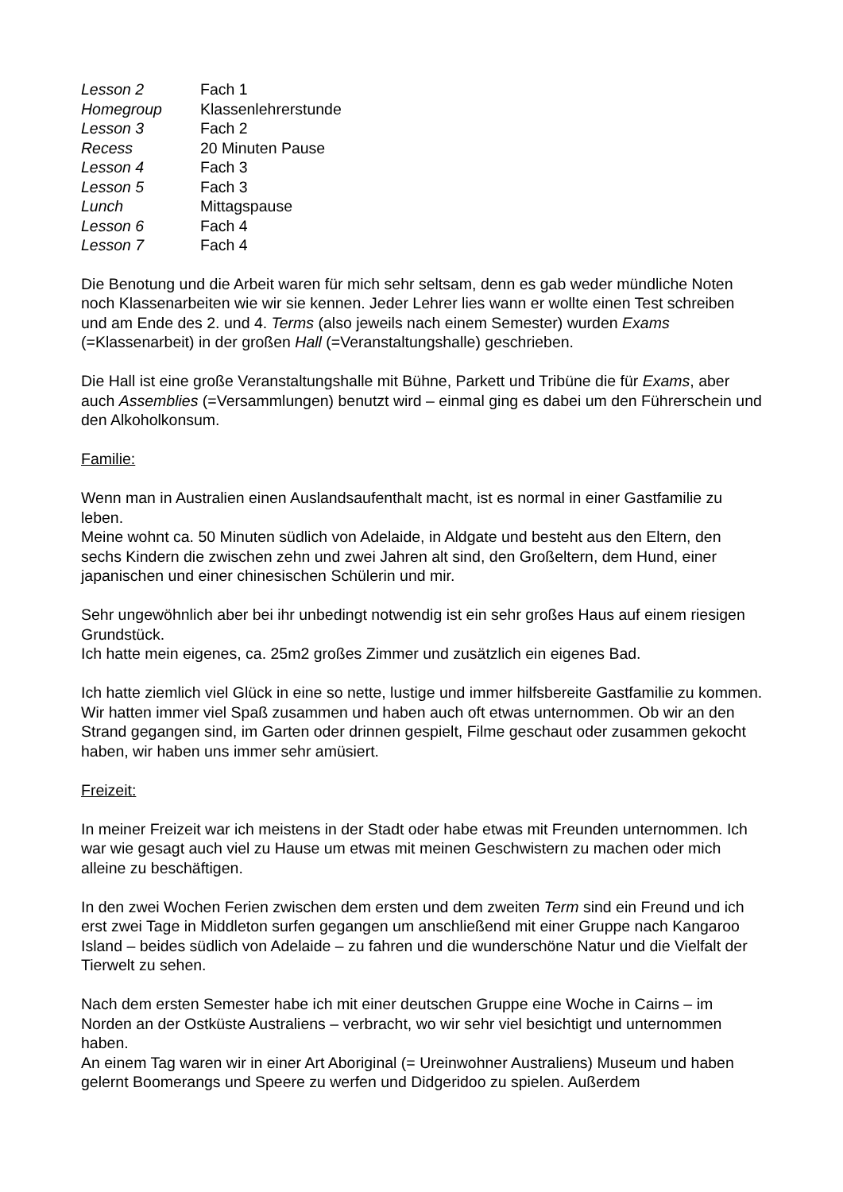| Lesson 2 | Fach 1 |
| Homegroup | Klassenlehrerstunde |
| Lesson 3 | Fach 2 |
| Recess | 20 Minuten Pause |
| Lesson 4 | Fach 3 |
| Lesson 5 | Fach 3 |
| Lunch | Mittagspause |
| Lesson 6 | Fach 4 |
| Lesson 7 | Fach 4 |
Die Benotung und die Arbeit waren für mich sehr seltsam, denn es gab weder mündliche Noten noch Klassenarbeiten wie wir sie kennen. Jeder Lehrer lies wann er wollte einen Test schreiben und am Ende des 2. und 4. Terms (also jeweils nach einem Semester) wurden Exams (=Klassenarbeit) in der großen Hall (=Veranstaltungshalle) geschrieben.
Die Hall ist eine große Veranstaltungshalle mit Bühne, Parkett und Tribüne die für Exams, aber auch Assemblies (=Versammlungen) benutzt wird – einmal ging es dabei um den Führerschein und den Alkoholkonsum.
Familie:
Wenn man in Australien einen Auslandsaufenthalt macht, ist es normal in einer Gastfamilie zu leben.
Meine wohnt ca. 50 Minuten südlich von Adelaide, in Aldgate und besteht aus den Eltern, den sechs Kindern die zwischen zehn und zwei Jahren alt sind, den Großeltern, dem Hund, einer japanischen und einer chinesischen Schülerin und mir.
Sehr ungewöhnlich aber bei ihr unbedingt notwendig ist ein sehr großes Haus auf einem riesigen Grundstück.
Ich hatte mein eigenes, ca. 25m2 großes Zimmer und zusätzlich ein eigenes Bad.
Ich hatte ziemlich viel Glück in eine so nette, lustige und immer hilfsbereite Gastfamilie zu kommen. Wir hatten immer viel Spaß zusammen und haben auch oft etwas unternommen. Ob wir an den Strand gegangen sind, im Garten oder drinnen gespielt, Filme geschaut oder zusammen gekocht haben, wir haben uns immer sehr amüsiert.
Freizeit:
In meiner Freizeit war ich meistens in der Stadt oder habe etwas mit Freunden unternommen. Ich war wie gesagt auch viel zu Hause um etwas mit meinen Geschwistern zu machen oder mich alleine zu beschäftigen.
In den zwei Wochen Ferien zwischen dem ersten und dem zweiten Term sind ein Freund und ich erst zwei Tage in Middleton surfen gegangen um anschließend mit einer Gruppe nach Kangaroo Island – beides südlich von Adelaide – zu fahren und die wunderschöne Natur und die Vielfalt der Tierwelt zu sehen.
Nach dem ersten Semester habe ich mit einer deutschen Gruppe eine Woche in Cairns – im Norden an der Ostküste Australiens – verbracht, wo wir sehr viel besichtigt und unternommen haben.
An einem Tag waren wir in einer Art Aboriginal (= Ureinwohner Australiens) Museum und haben gelernt Boomerangs und Speere zu werfen und Didgeridoo zu spielen. Außerdem